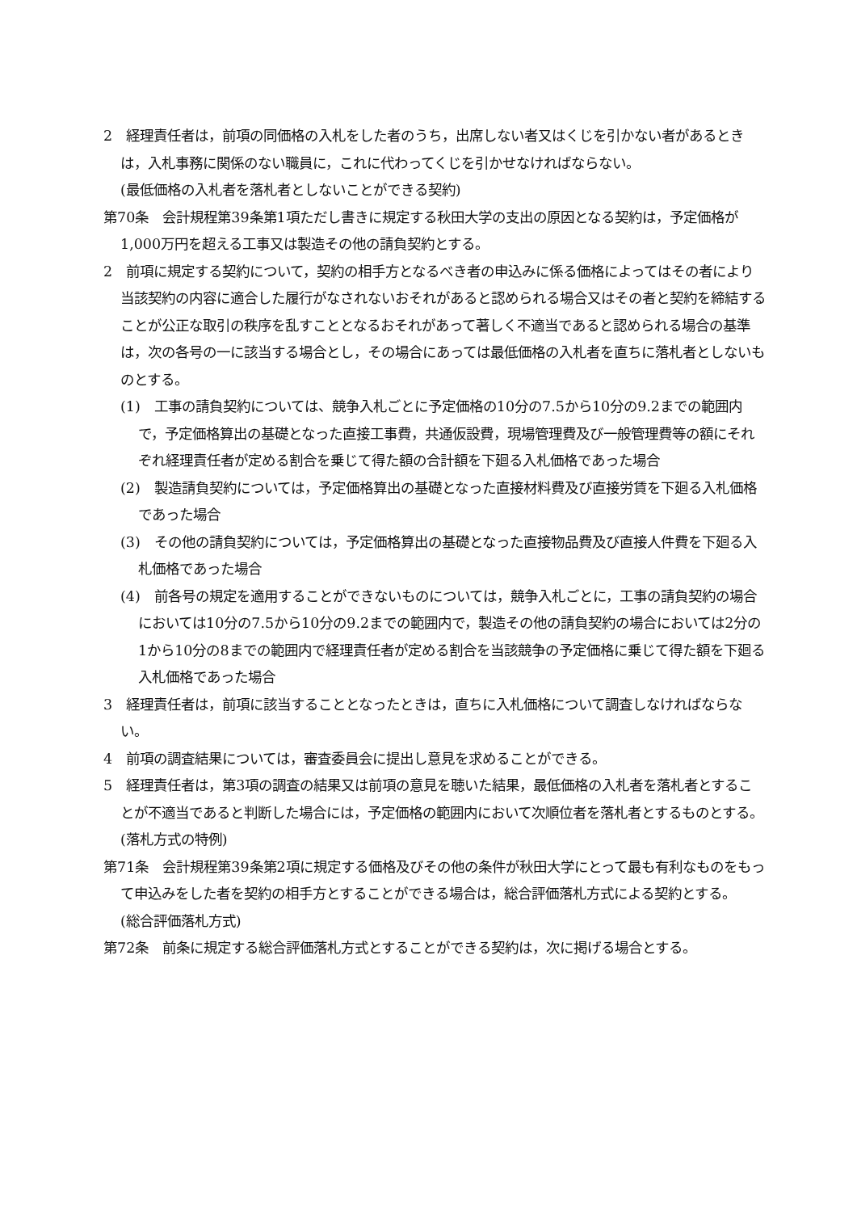2　経理責任者は，前項の同価格の入札をした者のうち，出席しない者又はくじを引かない者があるときは，入札事務に関係のない職員に，これに代わってくじを引かせなければならない。
(最低価格の入札者を落札者としないことができる契約)
第70条　会計規程第39条第1項ただし書きに規定する秋田大学の支出の原因となる契約は，予定価格が1,000万円を超える工事又は製造その他の請負契約とする。
2　前項に規定する契約について，契約の相手方となるべき者の申込みに係る価格によってはその者により当該契約の内容に適合した履行がなされないおそれがあると認められる場合又はその者と契約を締結することが公正な取引の秩序を乱すこととなるおそれがあって著しく不適当であると認められる場合の基準は，次の各号の一に該当する場合とし，その場合にあっては最低価格の入札者を直ちに落札者としないものとする。
(1)　工事の請負契約については、競争入札ごとに予定価格の10分の7.5から10分の9.2までの範囲内で，予定価格算出の基礎となった直接工事費，共通仮設費，現場管理費及び一般管理費等の額にそれぞれ経理責任者が定める割合を乗じて得た額の合計額を下廻る入札価格であった場合
(2)　製造請負契約については，予定価格算出の基礎となった直接材料費及び直接労賃を下廻る入札価格であった場合
(3)　その他の請負契約については，予定価格算出の基礎となった直接物品費及び直接人件費を下廻る入札価格であった場合
(4)　前各号の規定を適用することができないものについては，競争入札ごとに，工事の請負契約の場合においては10分の7.5から10分の9.2までの範囲内で，製造その他の請負契約の場合においては2分の1から10分の8までの範囲内で経理責任者が定める割合を当該競争の予定価格に乗じて得た額を下廻る入札価格であった場合
3　経理責任者は，前項に該当することとなったときは，直ちに入札価格について調査しなければならない。
4　前項の調査結果については，審査委員会に提出し意見を求めることができる。
5　経理責任者は，第3項の調査の結果又は前項の意見を聴いた結果，最低価格の入札者を落札者とすることが不適当であると判断した場合には，予定価格の範囲内において次順位者を落札者とするものとする。
(落札方式の特例)
第71条　会計規程第39条第2項に規定する価格及びその他の条件が秋田大学にとって最も有利なものをもって申込みをした者を契約の相手方とすることができる場合は，総合評価落札方式による契約とする。
(総合評価落札方式)
第72条　前条に規定する総合評価落札方式とすることができる契約は，次に掲げる場合とする。